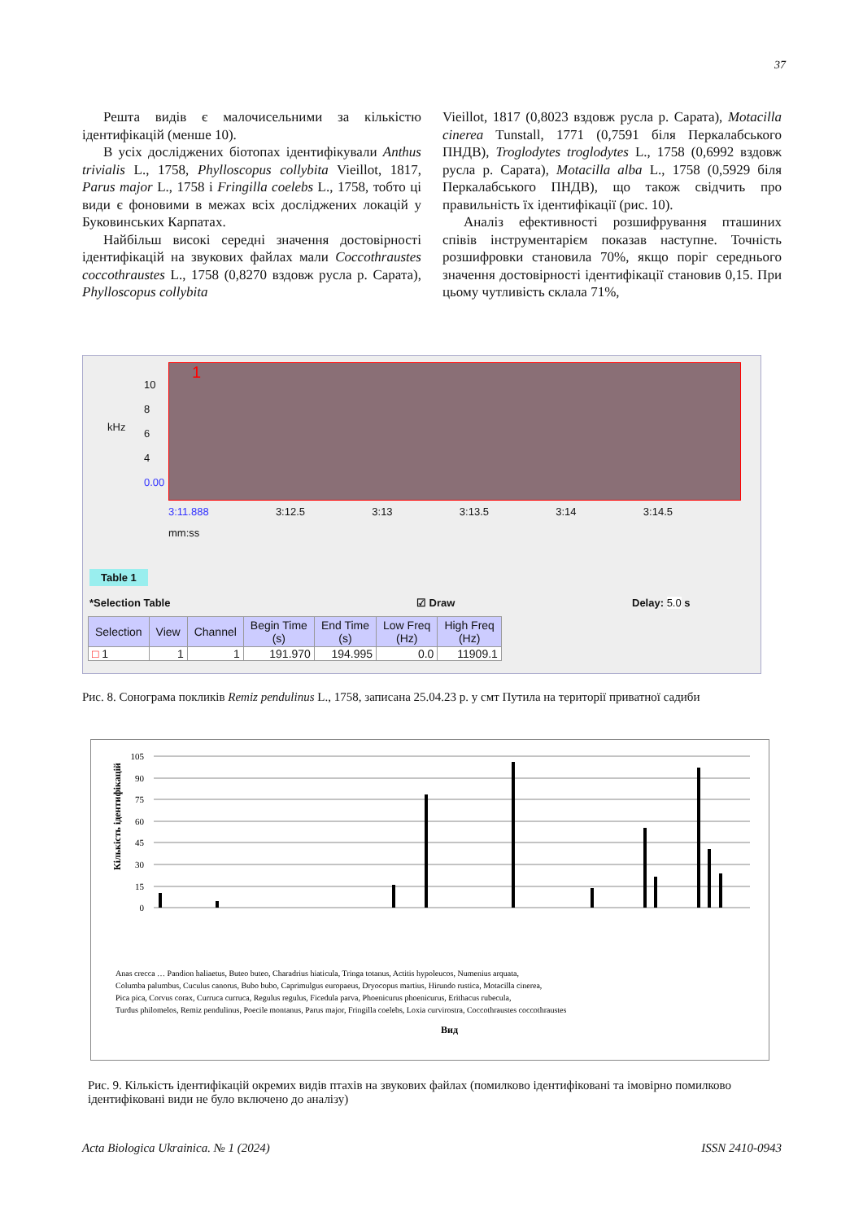37
Решта видів є малочисельними за кількістю ідентифікацій (менше 10).
В усіх досліджених біотопах ідентифікували Anthus trivialis L., 1758, Phylloscopus collybita Vieillot, 1817, Parus major L., 1758 і Fringilla coelebs L., 1758, тобто ці види є фоновими в межах всіх досліджених локацій у Буковинських Карпатах.
Найбільш високі середні значення достовірності ідентифікацій на звукових файлах мали Coccothraustes coccothraustes L., 1758 (0,8270 вздовж русла р. Сарата), Phylloscopus collybita
Vieillot, 1817 (0,8023 вздовж русла р. Сарата), Motacilla cinerea Tunstall, 1771 (0,7591 біля Перкалабського ПНДВ), Troglodytes troglodytes L., 1758 (0,6992 вздовж русла р. Сарата), Motacilla alba L., 1758 (0,5929 біля Перкалабського ПНДВ), що також свідчить про правильність їх ідентифікації (рис. 10).
Аналіз ефективності розшифрування пташиних співів інструментарієм показав наступне. Точність розшифровки становила 70%, якщо поріг середнього значення достовірності ідентифікації становив 0,15. При цьому чутливість склала 71%,
kHz
10
8
6
4
0.00
1
3:11.888 3:12.5 3:13 3:13.5 3:14 3:14.5
mm:ss
Table 1
*Selection Table ☑ Draw Delay: 5.0 s
| Selection | View | Channel | Begin Time (s) | End Time (s) | Low Freq (Hz) | High Freq (Hz) |
| --- | --- | --- | --- | --- | --- | --- |
| □ 1 | 1 | 1 | 191.970 | 194.995 | 0.0 | 11909.1 |
Рис. 8. Сонограма покликів Remiz pendulinus L., 1758, записана 25.04.23 р. у смт Путила на території приватної садиби
105
90
75
60
45
30
15
0
Кількість ідентифікацій
Вид
Anas crecca … Pandion haliaetus, Buteo buteo, Charadrius hiaticula, Tringa totanus, Actitis hypoleucos, Numenius arquata,
Columba palumbus, Cuculus canorus, Bubo bubo, Caprimulgus europaeus, Dryocopus martius, Hirundo rustica, Motacilla cinerea,
Pica pica, Corvus corax, Curruca curruca, Regulus regulus, Ficedula parva, Phoenicurus phoenicurus, Erithacus rubecula,
Turdus philomelos, Remiz pendulinus, Poecile montanus, Parus major, Fringilla coelebs, Loxia curvirostra, Coccothraustes coccothraustes
Рис. 9. Кількість ідентифікацій окремих видів птахів на звукових файлах (помилково ідентифіковані та імовірно помилково ідентифіковані види не було включено до аналізу)
Acta Biologica Ukrainica. № 1 (2024) ISSN 2410-0943